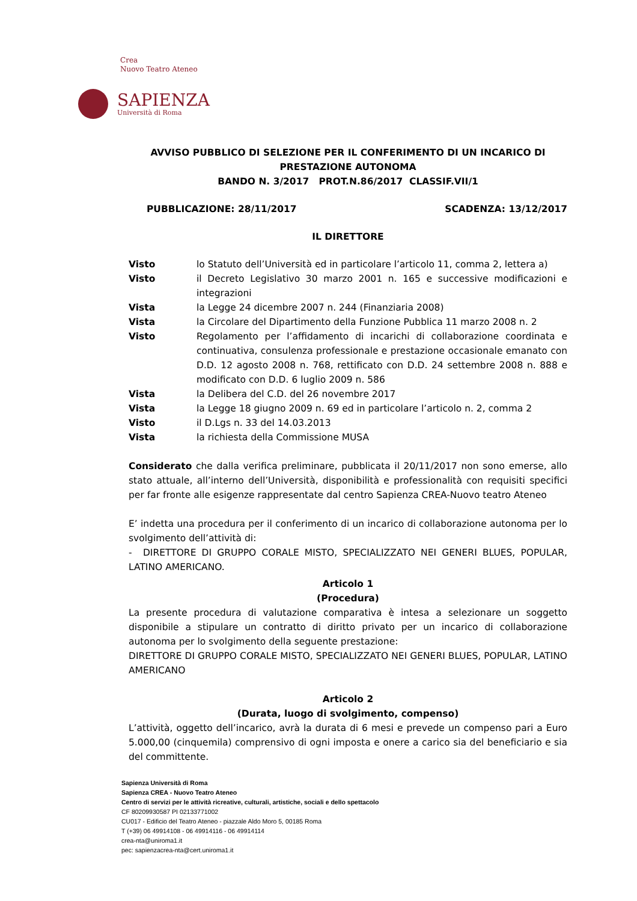Crea
Nuovo Teatro Ateneo
SAPIENZA
Università di Roma
AVVISO PUBBLICO DI SELEZIONE PER IL CONFERIMENTO DI UN INCARICO DI PRESTAZIONE AUTONOMA
BANDO N. 3/2017 PROT.N.86/2017 CLASSIF.VII/1
PUBBLICAZIONE: 28/11/2017 SCADENZA: 13/12/2017
IL DIRETTORE
Visto lo Statuto dell’Università ed in particolare l’articolo 11, comma 2, lettera a)
Visto il Decreto Legislativo 30 marzo 2001 n. 165 e successive modificazioni e integrazioni
Vista la Legge 24 dicembre 2007 n. 244 (Finanziaria 2008)
Vista la Circolare del Dipartimento della Funzione Pubblica 11 marzo 2008 n. 2
Visto Regolamento per l’affidamento di incarichi di collaborazione coordinata e continuativa, consulenza professionale e prestazione occasionale emanato con D.D. 12 agosto 2008 n. 768, rettificato con D.D. 24 settembre 2008 n. 888 e modificato con D.D. 6 luglio 2009 n. 586
Vista la Delibera del C.D. del 26 novembre 2017
Vista la Legge 18 giugno 2009 n. 69 ed in particolare l’articolo n. 2, comma 2
Visto il D.Lgs n. 33 del 14.03.2013
Vista la richiesta della Commissione MUSA
Considerato che dalla verifica preliminare, pubblicata il 20/11/2017 non sono emerse, allo stato attuale, all’interno dell’Università, disponibilità e professionalità con requisiti specifici per far fronte alle esigenze rappresentate dal centro Sapienza CREA-Nuovo teatro Ateneo
E’ indetta una procedura per il conferimento di un incarico di collaborazione autonoma per lo svolgimento dell’attività di:
- DIRETTORE DI GRUPPO CORALE MISTO, SPECIALIZZATO NEI GENERI BLUES, POPULAR, LATINO AMERICANO.
Articolo 1
(Procedura)
La presente procedura di valutazione comparativa è intesa a selezionare un soggetto disponibile a stipulare un contratto di diritto privato per un incarico di collaborazione autonoma per lo svolgimento della seguente prestazione:
DIRETTORE DI GRUPPO CORALE MISTO, SPECIALIZZATO NEI GENERI BLUES, POPULAR, LATINO AMERICANO
Articolo 2
(Durata, luogo di svolgimento, compenso)
L’attività, oggetto dell’incarico, avrà la durata di 6 mesi e prevede un compenso pari a Euro 5.000,00 (cinquemila) comprensivo di ogni imposta e onere a carico sia del beneficiario e sia del committente.
Sapienza Università di Roma
Sapienza CREA - Nuovo Teatro Ateneo
Centro di servizi per le attività ricreative, culturali, artistiche, sociali e dello spettacolo
CF 80209930587 PI 02133771002
CU017 - Edificio del Teatro Ateneo - piazzale Aldo Moro 5, 00185 Roma
T (+39) 06 49914108 - 06 49914116 - 06 49914114
crea-nta@uniroma1.it
pec: sapienzacrea-nta@cert.uniroma1.it